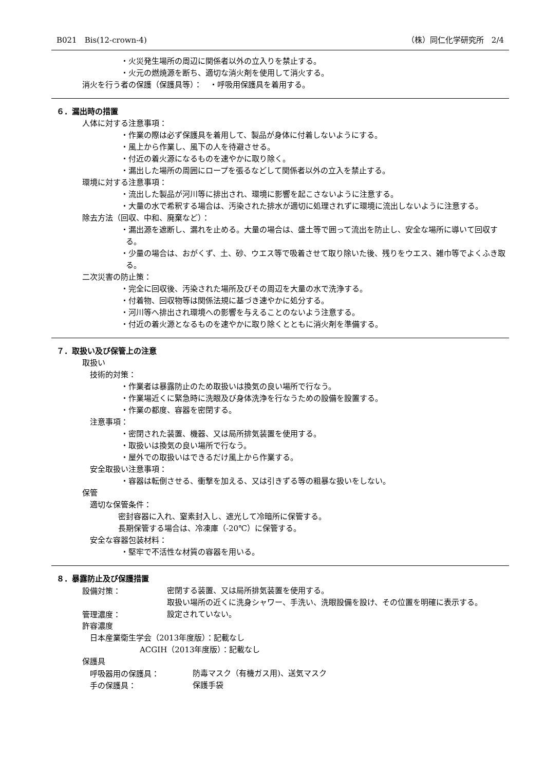B021　Bis(12-crown-4) （株）同仁化学研究所　2/4
・火災発生場所の周辺に関係者以外の立入りを禁止する。
・火元の燃焼源を断ち、適切な消火剤を使用して消火する。
消火を行う者の保護（保護具等）：　・呼吸用保護具を着用する。
６．漏出時の措置
人体に対する注意事項：
・作業の際は必ず保護具を着用して、製品が身体に付着しないようにする。
・風上から作業し、風下の人を待避させる。
・付近の着火源になるものを速やかに取り除く。
・漏出した場所の周囲にロープを張るなどして関係者以外の立入を禁止する。
環境に対する注意事項：
・流出した製品が河川等に排出され、環境に影響を起こさないように注意する。
・大量の水で希釈する場合は、汚染された排水が適切に処理されずに環境に流出しないように注意する。
除去方法（回収、中和、廃棄など）：
・漏出源を遮断し、漏れを止める。大量の場合は、盛土等で囲って流出を防止し、安全な場所に導いて回収する。
・少量の場合は、おがくず、土、砂、ウエス等で吸着させて取り除いた後、残りをウエス、雑巾等でよくふき取る。
二次災害の防止策：
・完全に回収後、汚染された場所及びその周辺を大量の水で洗浄する。
・付着物、回収物等は関係法規に基づき速やかに処分する。
・河川等へ排出され環境への影響を与えることのないよう注意する。
・付近の着火源となるものを速やかに取り除くとともに消火剤を準備する。
７．取扱い及び保管上の注意
取扱い
技術的対策：
・作業者は暴露防止のため取扱いは換気の良い場所で行なう。
・作業場近くに緊急時に洗眼及び身体洗浄を行なうための設備を設置する。
・作業の都度、容器を密閉する。
注意事項：
・密閉された装置、機器、又は局所排気装置を使用する。
・取扱いは換気の良い場所で行なう。
・屋外での取扱いはできるだけ風上から作業する。
安全取扱い注意事項：
・容器は転倒させる、衝撃を加える、又は引きずる等の粗暴な扱いをしない。
保管
適切な保管条件：
密封容器に入れ、窒素封入し、遮光して冷暗所に保管する。
長期保管する場合は、冷凍庫（-20℃）に保管する。
安全な容器包装材料：
・堅牢で不活性な材質の容器を用いる。
８．暴露防止及び保護措置
設備対策：
密閉する装置、又は局所排気装置を使用する。
取扱い場所の近くに洗身シャワー、手洗い、洗眼設備を設け、その位置を明確に表示する。
管理濃度：
設定されていない。
許容濃度
日本産業衛生学会（2013年度版）：記載なし
ACGIH（2013年度版）：記載なし
保護具
呼吸器用の保護具：
防毒マスク（有機ガス用)、送気マスク
手の保護具：
保護手袋